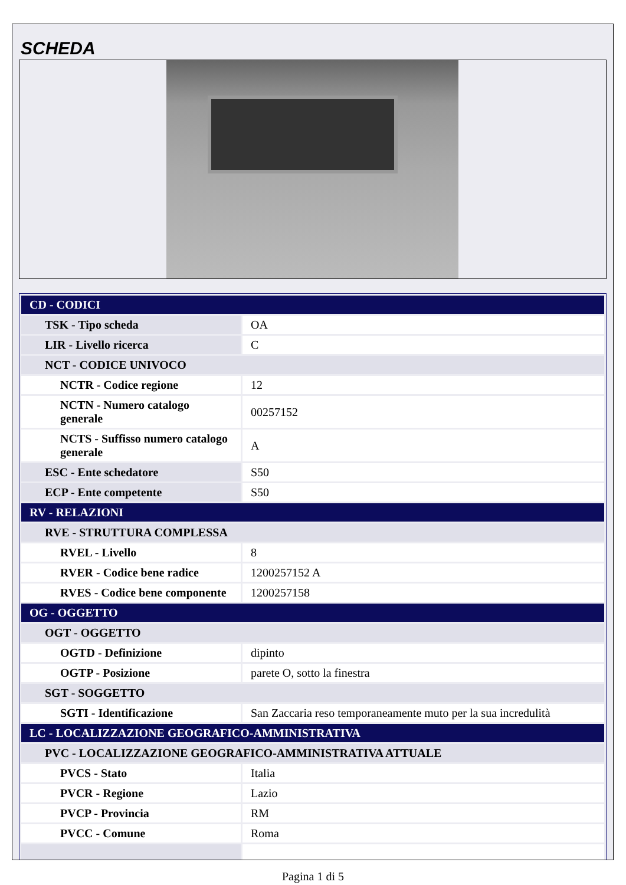SCHEDA
| CD - CODICI | |
| TSK - Tipo scheda | OA |
| LIR - Livello ricerca | C |
| NCT - CODICE UNIVOCO | |
| NCTR - Codice regione | 12 |
| NCTN - Numero catalogo generale | 00257152 |
| NCTS - Suffisso numero catalogo generale | A |
| ESC - Ente schedatore | S50 |
| ECP - Ente competente | S50 |
| RV - RELAZIONI | |
| RVE - STRUTTURA COMPLESSA | |
| RVEL - Livello | 8 |
| RVER - Codice bene radice | 1200257152 A |
| RVES - Codice bene componente | 1200257158 |
| OG - OGGETTO | |
| OGT - OGGETTO | |
| OGTD - Definizione | dipinto |
| OGTP - Posizione | parete O, sotto la finestra |
| SGT - SOGGETTO | |
| SGTI - Identificazione | San Zaccaria reso temporaneamente muto per la sua incredulità |
| LC - LOCALIZZAZIONE GEOGRAFICO-AMMINISTRATIVA | |
| PVC - LOCALIZZAZIONE GEOGRAFICO-AMMINISTRATIVA ATTUALE | |
| PVCS - Stato | Italia |
| PVCR - Regione | Lazio |
| PVCP - Provincia | RM |
| PVCC - Comune | Roma |
Pagina 1 di 5